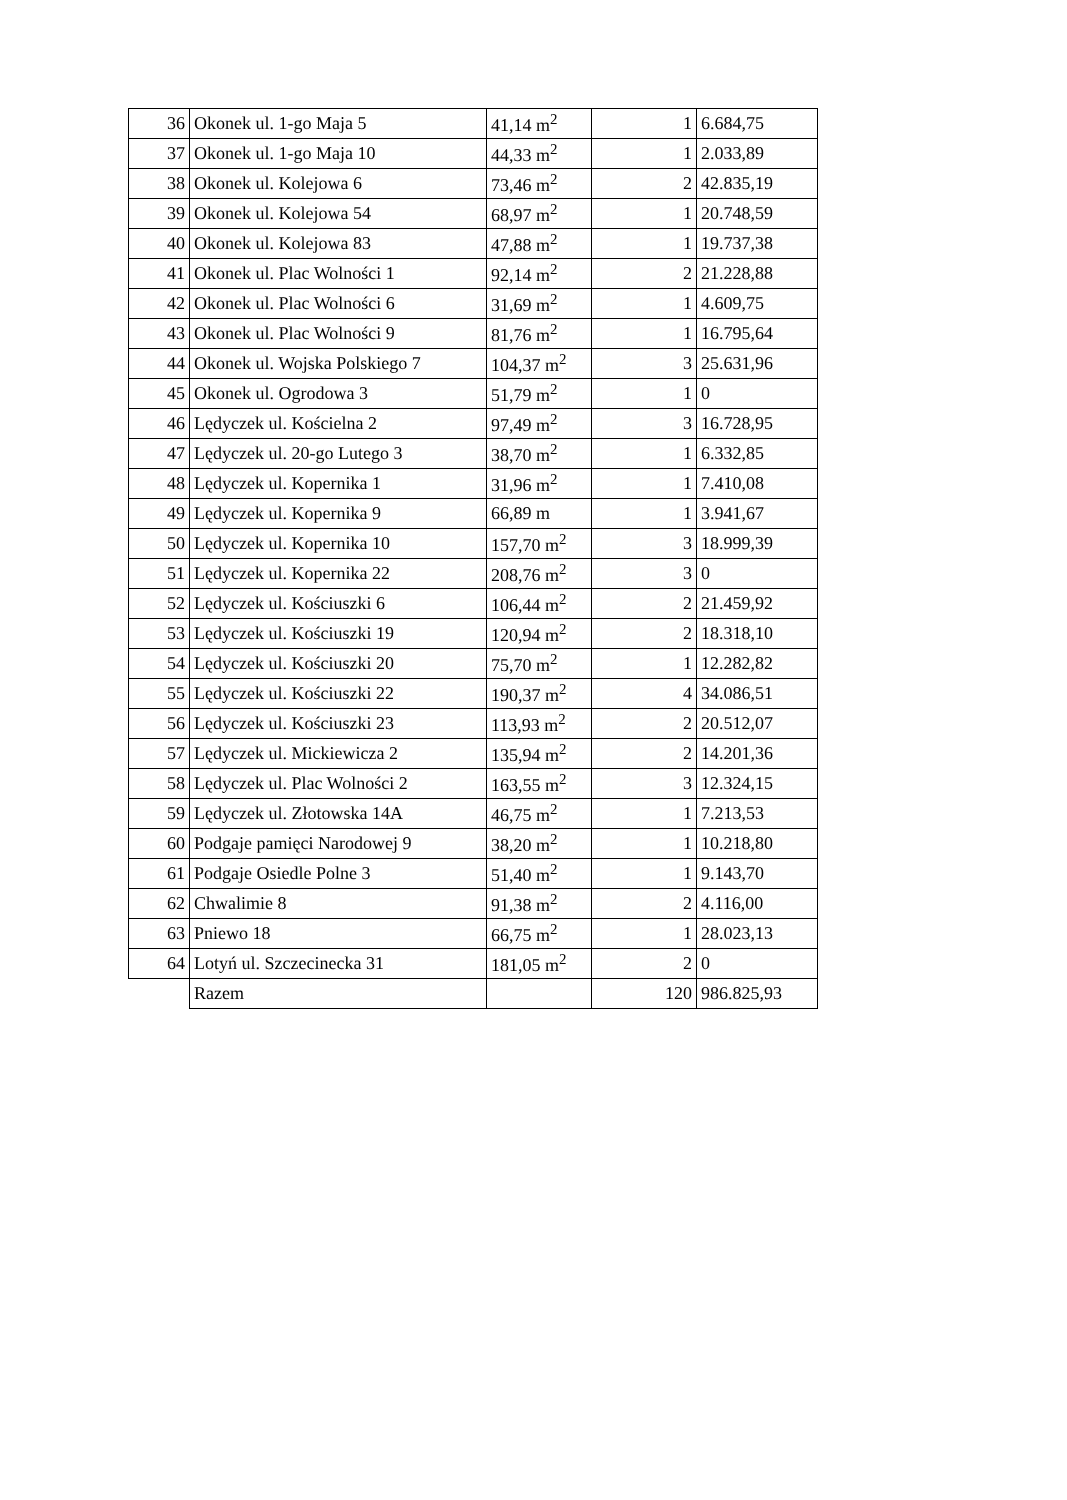| 36 | Okonek ul. 1-go Maja 5 | 41,14 m<sup>2</sup> | 1 | 6.684,75 |
| 37 | Okonek ul. 1-go Maja 10 | 44,33 m<sup>2</sup> | 1 | 2.033,89 |
| 38 | Okonek ul. Kolejowa 6 | 73,46 m<sup>2</sup> | 2 | 42.835,19 |
| 39 | Okonek ul. Kolejowa 54 | 68,97 m<sup>2</sup> | 1 | 20.748,59 |
| 40 | Okonek ul. Kolejowa 83 | 47,88 m<sup>2</sup> | 1 | 19.737,38 |
| 41 | Okonek ul. Plac Wolności 1 | 92,14 m<sup>2</sup> | 2 | 21.228,88 |
| 42 | Okonek ul. Plac Wolności 6 | 31,69 m<sup>2</sup> | 1 | 4.609,75 |
| 43 | Okonek ul. Plac Wolności 9 | 81,76 m<sup>2</sup> | 1 | 16.795,64 |
| 44 | Okonek ul. Wojska Polskiego 7 | 104,37 m<sup>2</sup> | 3 | 25.631,96 |
| 45 | Okonek ul. Ogrodowa 3 | 51,79 m<sup>2</sup> | 1 | 0 |
| 46 | Lędyczek ul. Kościelna 2 | 97,49 m<sup>2</sup> | 3 | 16.728,95 |
| 47 | Lędyczek ul. 20-go Lutego 3 | 38,70 m<sup>2</sup> | 1 | 6.332,85 |
| 48 | Lędyczek ul. Kopernika 1 | 31,96 m<sup>2</sup> | 1 | 7.410,08 |
| 49 | Lędyczek ul. Kopernika 9 | 66,89 m | 1 | 3.941,67 |
| 50 | Lędyczek ul. Kopernika 10 | 157,70 m<sup>2</sup> | 3 | 18.999,39 |
| 51 | Lędyczek ul. Kopernika 22 | 208,76 m<sup>2</sup> | 3 | 0 |
| 52 | Lędyczek ul. Kościuszki 6 | 106,44 m<sup>2</sup> | 2 | 21.459,92 |
| 53 | Lędyczek ul. Kościuszki 19 | 120,94 m<sup>2</sup> | 2 | 18.318,10 |
| 54 | Lędyczek ul. Kościuszki 20 | 75,70 m<sup>2</sup> | 1 | 12.282,82 |
| 55 | Lędyczek ul. Kościuszki 22 | 190,37 m<sup>2</sup> | 4 | 34.086,51 |
| 56 | Lędyczek ul. Kościuszki 23 | 113,93 m<sup>2</sup> | 2 | 20.512,07 |
| 57 | Lędyczek ul. Mickiewicza 2 | 135,94 m<sup>2</sup> | 2 | 14.201,36 |
| 58 | Lędyczek ul. Plac Wolności 2 | 163,55 m<sup>2</sup> | 3 | 12.324,15 |
| 59 | Lędyczek ul. Złotowska 14A | 46,75 m<sup>2</sup> | 1 | 7.213,53 |
| 60 | Podgaje pamięci Narodowej 9 | 38,20 m<sup>2</sup> | 1 | 10.218,80 |
| 61 | Podgaje Osiedle Polne 3 | 51,40 m<sup>2</sup> | 1 | 9.143,70 |
| 62 | Chwalimie 8 | 91,38 m<sup>2</sup> | 2 | 4.116,00 |
| 63 | Pniewo 18 | 66,75 m<sup>2</sup> | 1 | 28.023,13 |
| 64 | Lotyń ul. Szczecinecka 31 | 181,05 m<sup>2</sup> | 2 | 0 |
| | Razem | | 120 | 986.825,93 |